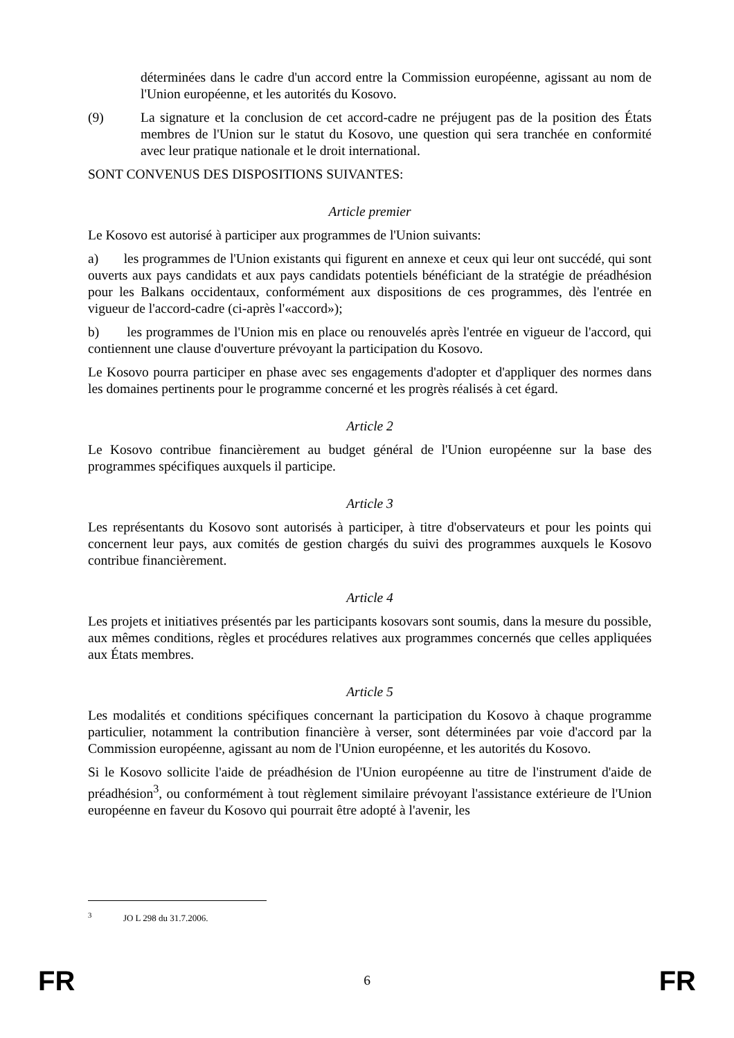déterminées dans le cadre d'un accord entre la Commission européenne, agissant au nom de l'Union européenne, et les autorités du Kosovo.
(9) La signature et la conclusion de cet accord-cadre ne préjugent pas de la position des États membres de l'Union sur le statut du Kosovo, une question qui sera tranchée en conformité avec leur pratique nationale et le droit international.
SONT CONVENUS DES DISPOSITIONS SUIVANTES:
Article premier
Le Kosovo est autorisé à participer aux programmes de l'Union suivants:
a) les programmes de l'Union existants qui figurent en annexe et ceux qui leur ont succédé, qui sont ouverts aux pays candidats et aux pays candidats potentiels bénéficiant de la stratégie de préadhésion pour les Balkans occidentaux, conformément aux dispositions de ces programmes, dès l'entrée en vigueur de l'accord-cadre (ci-après l'«accord»);
b) les programmes de l'Union mis en place ou renouvelés après l'entrée en vigueur de l'accord, qui contiennent une clause d'ouverture prévoyant la participation du Kosovo.
Le Kosovo pourra participer en phase avec ses engagements d'adopter et d'appliquer des normes dans les domaines pertinents pour le programme concerné et les progrès réalisés à cet égard.
Article 2
Le Kosovo contribue financièrement au budget général de l'Union européenne sur la base des programmes spécifiques auxquels il participe.
Article 3
Les représentants du Kosovo sont autorisés à participer, à titre d'observateurs et pour les points qui concernent leur pays, aux comités de gestion chargés du suivi des programmes auxquels le Kosovo contribue financièrement.
Article 4
Les projets et initiatives présentés par les participants kosovars sont soumis, dans la mesure du possible, aux mêmes conditions, règles et procédures relatives aux programmes concernés que celles appliquées aux États membres.
Article 5
Les modalités et conditions spécifiques concernant la participation du Kosovo à chaque programme particulier, notamment la contribution financière à verser, sont déterminées par voie d'accord par la Commission européenne, agissant au nom de l'Union européenne, et les autorités du Kosovo.
Si le Kosovo sollicite l'aide de préadhésion de l'Union européenne au titre de l'instrument d'aide de préadhésion<sup>3</sup>, ou conformément à tout règlement similaire prévoyant l'assistance extérieure de l'Union européenne en faveur du Kosovo qui pourrait être adopté à l'avenir, les
<sup>3</sup> JO L 298 du 31.7.2006.
FR 6 FR